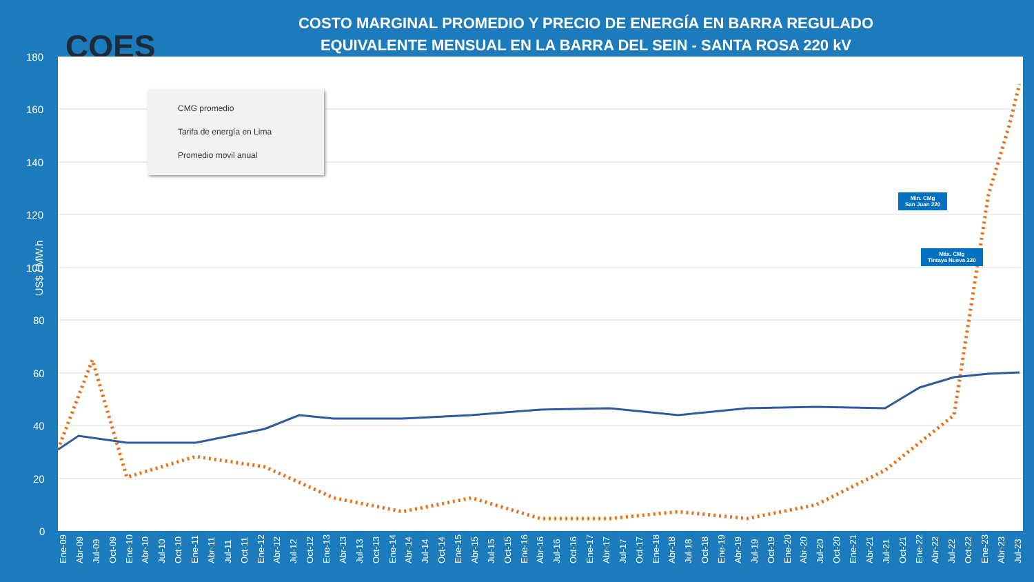COES
COSTO MARGINAL PROMEDIO Y PRECIO DE ENERGÍA EN BARRA REGULADO
EQUIVALENTE MENSUAL EN LA BARRA DEL SEIN - SANTA ROSA 220 kV
US$ / MW.h
180
160
140
120
100
80
60
40
20
0
CMG promedio
Tarifa de energía en Lima
Promedio movil anual
Min. CMg
San Juan 220
Máx. CMg
Tintaya Nueva 220
Ene-09 Abr-09 Jul-09 Oct-09 Ene-10 Abr-10 Jul-10 Oct-10 Ene-11 Abr-11 Jul-11 Oct-11 Ene-12 Abr-12 Jul-12 Oct-12 Ene-13 Abr-13 Jul-13 Oct-13 Ene-14 Abr-14 Jul-14 Oct-14 Ene-15 Abr-15 Jul-15 Oct-15 Ene-16 Abr-16 Jul-16 Oct-16 Ene-17 Abr-17 Jul-17 Oct-17 Ene-18 Abr-18 Jul-18 Oct-18 Ene-19 Abr-19 Jul-19 Oct-19 Ene-20 Abr-20 Jul-20 Oct-20 Ene-21 Abr-21 Jul-21 Oct-21 Ene-22 Abr-22 Jul-22 Oct-22 Ene-23 Abr-23 Jul-23